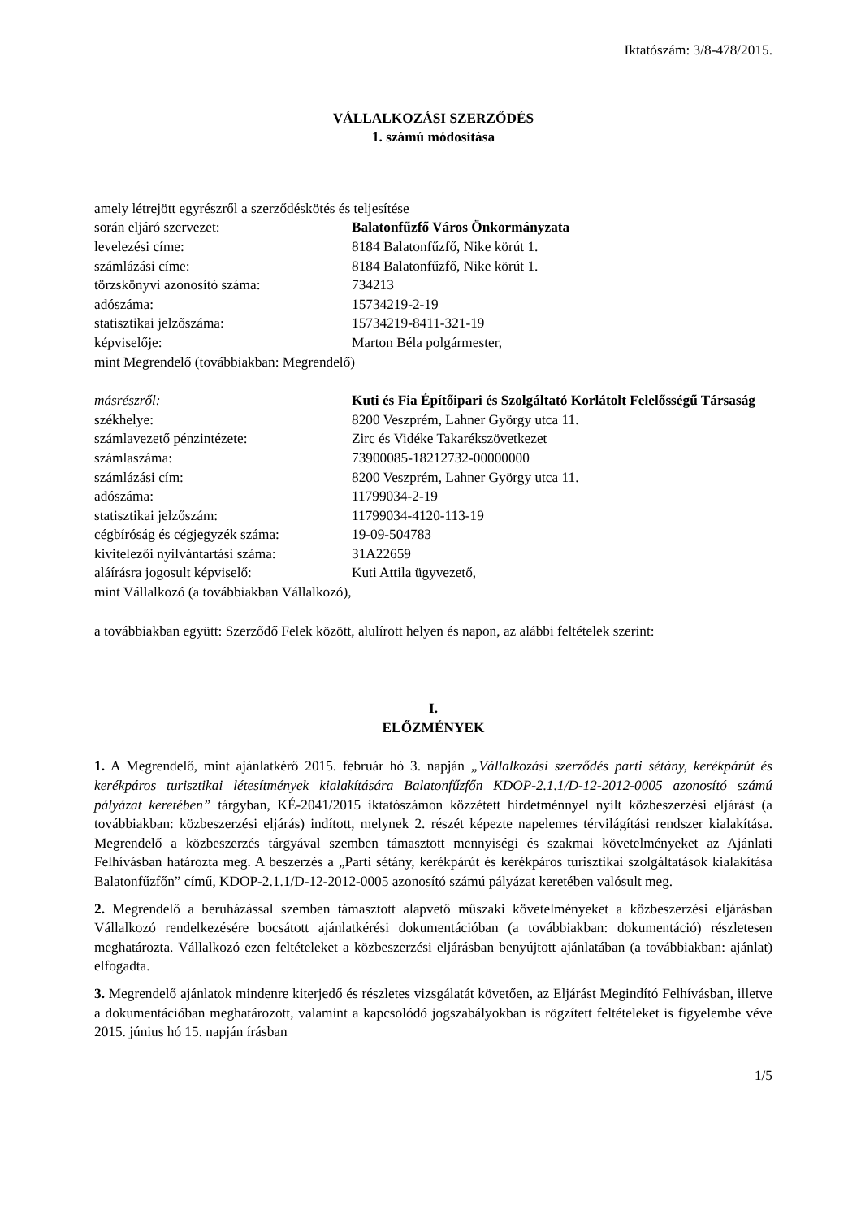Iktatószám: 3/8-478/2015.
VÁLLALKOZÁSI SZERZŐDÉS
1. számú módosítása
amely létrejött egyrészről a szerződéskötés és teljesítése
során eljáró szervezet: Balatonfűzfő Város Önkormányzata
levelezési címe: 8184 Balatonfűzfő, Nike körút 1.
számlázási címe: 8184 Balatonfűzfő, Nike körút 1.
törzskönyvi azonosító száma: 734213
adószáma: 15734219-2-19
statisztikai jelzőszáma: 15734219-8411-321-19
képviselője: Marton Béla polgármester,
mint Megrendelő (továbbiakban: Megrendelő)
másrészről: Kuti és Fia Építőipari és Szolgáltató Korlátolt Felelősségű Társaság
székhelye: 8200 Veszprém, Lahner György utca 11.
számlavezető pénzintézete: Zirc és Vidéke Takarékszövetkezet
számlaszáma: 73900085-18212732-00000000
számlázási cím: 8200 Veszprém, Lahner György utca 11.
adószáma: 11799034-2-19
statisztikai jelzőszám: 11799034-4120-113-19
cégbíróság és cégjegyzék száma: 19-09-504783
kivitelezői nyilvántartási száma: 31A22659
aláírásra jogosult képviselő: Kuti Attila ügyvezető,
mint Vállalkozó (a továbbiakban Vállalkozó),
a továbbiakban együtt: Szerződő Felek között, alulírott helyen és napon, az alábbi feltételek szerint:
I.
ELŐZMÉNYEK
1. A Megrendelő, mint ajánlatkérő 2015. február hó 3. napján „Vállalkozási szerződés parti sétány, kerékpárút és kerékpáros turisztikai létesítmények kialakítására Balatonfűzfőn KDOP-2.1.1/D-12-2012-0005 azonosító számú pályázat keretében” tárgyban, KÉ-2041/2015 iktatószámon közzétett hirdetménnyel nyílt közbeszerzési eljárást (a továbbiakban: közbeszerzési eljárás) indított, melynek 2. részét képezte napelemes térvilágítási rendszer kialakítása. Megrendelő a közbeszerzés tárgyával szemben támasztott mennyiségi és szakmai követelményeket az Ajánlati Felhívásban határozta meg. A beszerzés a „Parti sétány, kerékpárút és kerékpáros turisztikai szolgáltatások kialakítása Balatonfűzfőn” című, KDOP-2.1.1/D-12-2012-0005 azonosító számú pályázat keretében valósult meg.
2. Megrendelő a beruházással szemben támasztott alapvető műszaki követelményeket a közbeszerzési eljárásban Vállalkozó rendelkezésére bocsátott ajánlatkérési dokumentációban (a továbbiakban: dokumentáció) részletesen meghatározta. Vállalkozó ezen feltételeket a közbeszerzési eljárásban benyújtott ajánlatában (a továbbiakban: ajánlat) elfogadta.
3. Megrendelő ajánlatok mindenre kiterjedő és részletes vizsgálatát követően, az Eljárást Megindító Felhívásban, illetve a dokumentációban meghatározott, valamint a kapcsolódó jogszabályokban is rögzített feltételeket is figyelembe véve 2015. június hó 15. napján írásban
1/5